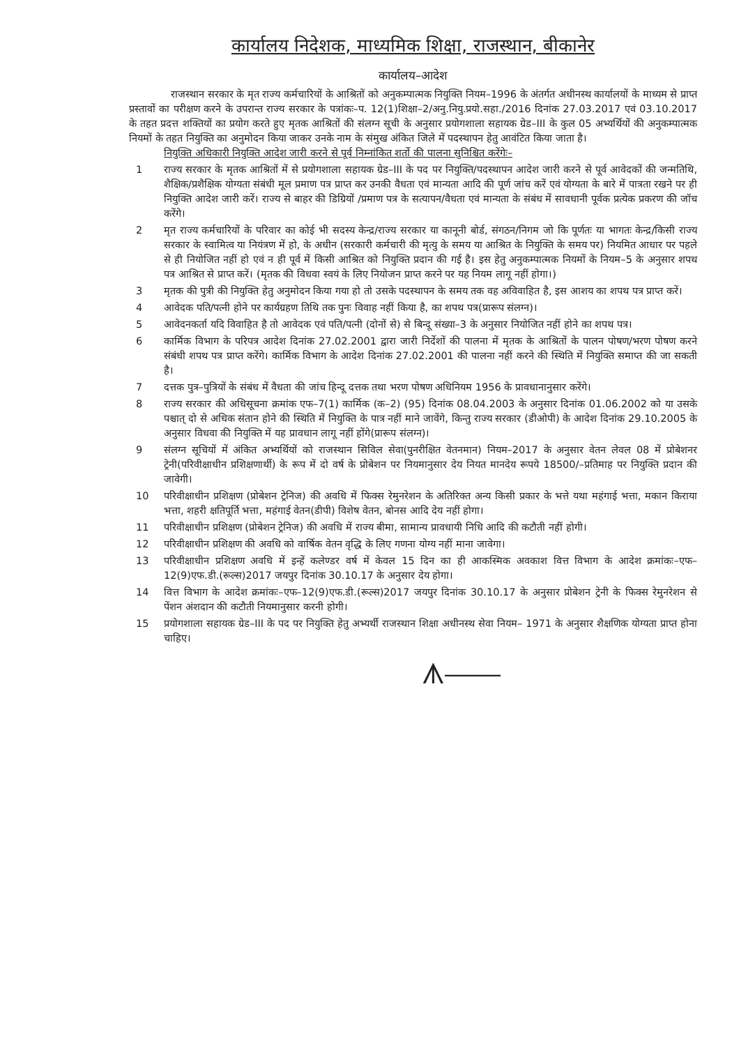कार्यालय निदेशक, माध्यमिक शिक्षा, राजस्थान, बीकानेर
कार्यालय–आदेश
राजस्थान सरकार के मृत राज्य कर्मचारियों के आश्रितों को अनुकम्पात्मक नियुक्ति नियम–1996 के अंतर्गत अधीनस्थ कार्यालयों के माध्यम से प्राप्त प्रस्तावों का परीक्षण करने के उपरान्त राज्य सरकार के पत्रांकः–प. 12(1)शिक्षा–2/अनु.नियु.प्रयो.सहा./2016 दिनांक 27.03.2017 एवं 03.10.2017 के तहत प्रदत्त शक्तियों का प्रयोग करते हुए मृतक आश्रितों की संलग्न सूची के अनुसार प्रयोगशाला सहायक ग्रेड–III के कुल 05 अभ्यर्थियों की अनुकम्पात्मक नियमों के तहत नियुक्ति का अनुमोदन किया जाकर उनके नाम के संमुख अंकित जिले में पदस्थापन हेतु आवंटित किया जाता है।
नियुक्ति अधिकारी नियुक्ति आदेश जारी करने से पूर्व निम्नांकित शर्तो की पालना सुनिश्चित करेंगेः–
1 राज्य सरकार के मृतक आश्रितों में से प्रयोगशाला सहायक ग्रेड–III के पद पर नियुक्ति/पदस्थापन आदेश जारी करने से पूर्व आवेदकों की जन्मतिथि, शैक्षिक/प्रशैक्षिक योग्यता संबंधी मूल प्रमाण पत्र प्राप्त कर उनकी वैधता एवं मान्यता आदि की पूर्ण जांच करें एवं योग्यता के बारे में पात्रता रखने पर ही नियुक्ति आदेश जारी करें। राज्य से बाहर की डिग्रियों /प्रमाण पत्र के सत्यापन/वैधता एवं मान्यता के संबंध में सावधानी पूर्वक प्रत्येक प्रकरण की जॉच करेंगे।
2 मृत राज्य कर्मचारियों के परिवार का कोई भी सदस्य केन्द्र/राज्य सरकार या कानूनी बोर्ड, संगठन/निगम जो कि पूर्णतः या भागतः केन्द्र/किसी राज्य सरकार के स्वामित्व या नियंत्रण में हो, के अधीन (सरकारी कर्मचारी की मृत्यु के समय या आश्रित के नियुक्ति के समय पर) नियमित आधार पर पहले से ही नियोजित नहीं हो एवं न ही पूर्व में किसी आश्रित को नियुक्ति प्रदान की गई है। इस हेतु अनुकम्पात्मक नियमों के नियम–5 के अनुसार शपथ पत्र आश्रित से प्राप्त करें। (मृतक की विधवा स्वयं के लिए नियोजन प्राप्त करने पर यह नियम लागू नहीं होगा।)
3 मृतक की पुत्री की नियुक्ति हेतु अनुमोदन किया गया हो तो उसके पदस्थापन के समय तक वह अविवाहित है, इस आशय का शपथ पत्र प्राप्त करें।
4 आवेदक पति/पत्नी होने पर कार्यग्रहण तिथि तक पुनः विवाह नहीं किया है, का शपथ पत्र(प्रारूप संलग्न)।
5 आवेदनकर्ता यदि विवाहित है तो आवेदक एवं पति/पत्नी (दोनों से) से बिन्दू संख्या–3 के अनुसार नियोजित नहीं होने का शपथ पत्र।
6 कार्मिक विभाग के परिपत्र आदेश दिनांक 27.02.2001 द्वारा जारी निर्देशों की पालना में मृतक के आश्रितों के पालन पोषण/भरण पोषण करने संबंधी शपथ पत्र प्राप्त करेंगे। कार्मिक विभाग के आदेश दिनांक 27.02.2001 की पालना नहीं करने की स्थिति में नियुक्ति समाप्त की जा सकती है।
7 दत्तक पुत्र–पुत्रियों के संबंध में वैधता की जांच हिन्दू दत्तक तथा भरण पोषण अधिनियम 1956 के प्रावधानानुसार करेंगे।
8 राज्य सरकार की अधिसूचना क्रमांक एफ–7(1) कार्मिक (क–2) (95) दिनांक 08.04.2003 के अनुसार दिनांक 01.06.2002 को या उसके पश्चात् दो से अधिक संतान होने की स्थिति में नियुक्ति के पात्र नहीं माने जावेंगे, किन्तु राज्य सरकार (डीओपी) के आदेश दिनांक 29.10.2005 के अनुसार विधवा की नियुक्ति में यह प्रावधान लागू नहीं होंगे(प्रारूप संलग्न)।
9 संलग्न सूचियों में अंकित अभ्यर्थियों को राजस्थान सिविल सेवा(पुनरीक्षित वेतनमान) नियम–2017 के अनुसार वेतन लेवल 08 में प्रोबेशनर ट्रेनी(परिवीक्षाधीन प्रशिक्षणार्थी) के रूप में दो वर्ष के प्रोबेशन पर नियमानुसार देय नियत मानदेय रूपये 18500/–प्रतिमाह पर नियुक्ति प्रदान की जावेगी।
10 परिवीक्षाधीन प्रशिक्षण (प्रोबेशन ट्रेनिज) की अवधि में फिक्स रेमुनरेशन के अतिरिक्त अन्य किसी प्रकार के भत्ते यथा महंगाई भत्ता, मकान किराया भत्ता, शहरी क्षतिपूर्ति भत्ता, महंगाई वेतन(डीपी) विशेष वेतन, बोनस आदि देय नहीं होगा।
11 परिवीक्षाधीन प्रशिक्षण (प्रोबेशन ट्रेनिज) की अवधि में राज्य बीमा, सामान्य प्रावधायी निधि आदि की कटौती नहीं होगी।
12 परिवीक्षाधीन प्रशिक्षण की अवधि को वार्षिक वेतन वृद्धि के लिए गणना योग्य नहीं माना जावेगा।
13 परिवीक्षाधीन प्रशिक्षण अवधि में इन्हें कलेण्डर वर्ष में केवल 15 दिन का ही आकस्मिक अवकाश वित्त विभाग के आदेश क्रमांकः–एफ–12(9)एफ.डी.(रूल्स)2017 जयपुर दिनांक 30.10.17 के अनुसार देय होगा।
14 वित्त विभाग के आदेश क्रमांकः–एफ–12(9)एफ.डी.(रूल्स)2017 जयपुर दिनांक 30.10.17 के अनुसार प्रोबेशन ट्रेनी के फिक्स रेमुनरेशन से पेंशन अंशदान की कटौती नियमानुसार करनी होगी।
15 प्रयोगशाला सहायक ग्रेड–III के पद पर नियुक्ति हेतु अभ्यर्थी राजस्थान शिक्षा अधीनस्थ सेवा नियम– 1971 के अनुसार शैक्षणिक योग्यता प्राप्त होना चाहिए।
ᗑ⎯⎯